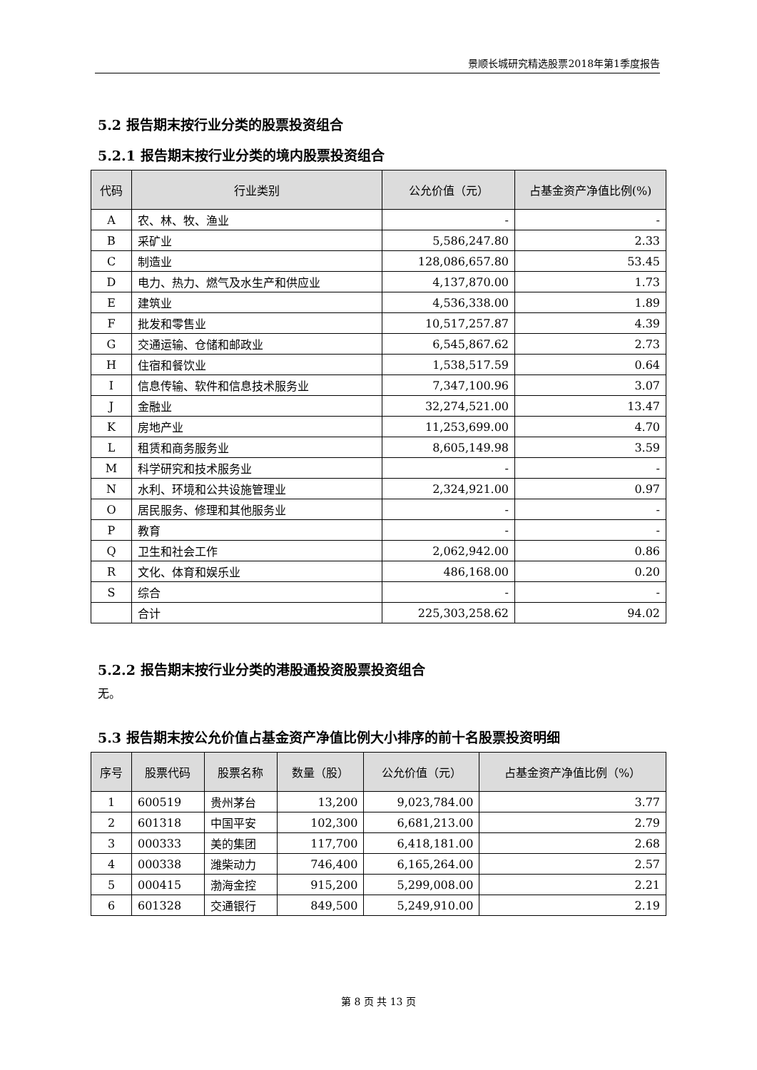景顺长城研究精选股票2018年第1季度报告
5.2 报告期末按行业分类的股票投资组合
5.2.1 报告期末按行业分类的境内股票投资组合
| 代码 | 行业类别 | 公允价值（元） | 占基金资产净值比例(%) |
| --- | --- | --- | --- |
| A | 农、林、牧、渔业 | - | - |
| B | 采矿业 | 5,586,247.80 | 2.33 |
| C | 制造业 | 128,086,657.80 | 53.45 |
| D | 电力、热力、燃气及水生产和供应业 | 4,137,870.00 | 1.73 |
| E | 建筑业 | 4,536,338.00 | 1.89 |
| F | 批发和零售业 | 10,517,257.87 | 4.39 |
| G | 交通运输、仓储和邮政业 | 6,545,867.62 | 2.73 |
| H | 住宿和餐饮业 | 1,538,517.59 | 0.64 |
| I | 信息传输、软件和信息技术服务业 | 7,347,100.96 | 3.07 |
| J | 金融业 | 32,274,521.00 | 13.47 |
| K | 房地产业 | 11,253,699.00 | 4.70 |
| L | 租赁和商务服务业 | 8,605,149.98 | 3.59 |
| M | 科学研究和技术服务业 | - | - |
| N | 水利、环境和公共设施管理业 | 2,324,921.00 | 0.97 |
| O | 居民服务、修理和其他服务业 | - | - |
| P | 教育 | - | - |
| Q | 卫生和社会工作 | 2,062,942.00 | 0.86 |
| R | 文化、体育和娱乐业 | 486,168.00 | 0.20 |
| S | 综合 | - | - |
| | 合计 | 225,303,258.62 | 94.02 |
5.2.2 报告期末按行业分类的港股通投资股票投资组合
无。
5.3 报告期末按公允价值占基金资产净值比例大小排序的前十名股票投资明细
| 序号 | 股票代码 | 股票名称 | 数量（股） | 公允价值（元） | 占基金资产净值比例（%） |
| --- | --- | --- | --- | --- | --- |
| 1 | 600519 | 贵州茅台 | 13,200 | 9,023,784.00 | 3.77 |
| 2 | 601318 | 中国平安 | 102,300 | 6,681,213.00 | 2.79 |
| 3 | 000333 | 美的集团 | 117,700 | 6,418,181.00 | 2.68 |
| 4 | 000338 | 潍柴动力 | 746,400 | 6,165,264.00 | 2.57 |
| 5 | 000415 | 渤海金控 | 915,200 | 5,299,008.00 | 2.21 |
| 6 | 601328 | 交通银行 | 849,500 | 5,249,910.00 | 2.19 |
第 8 页 共 13 页